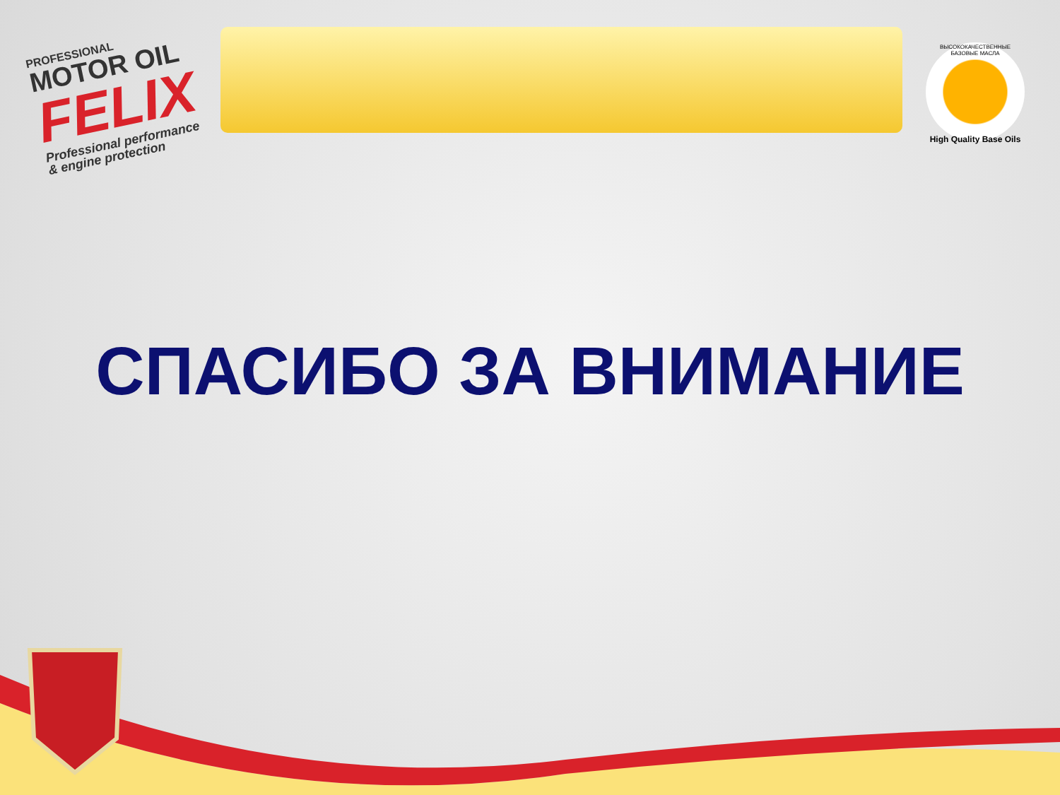PROFESSIONAL
MOTOR OIL
FELIX
Professional performance
& engine protection
ВЫСОКОКАЧЕСТВЕННЫЕ БАЗОВЫЕ МАСЛА
High Quality Base Oils
СПАСИБО ЗА ВНИМАНИЕ